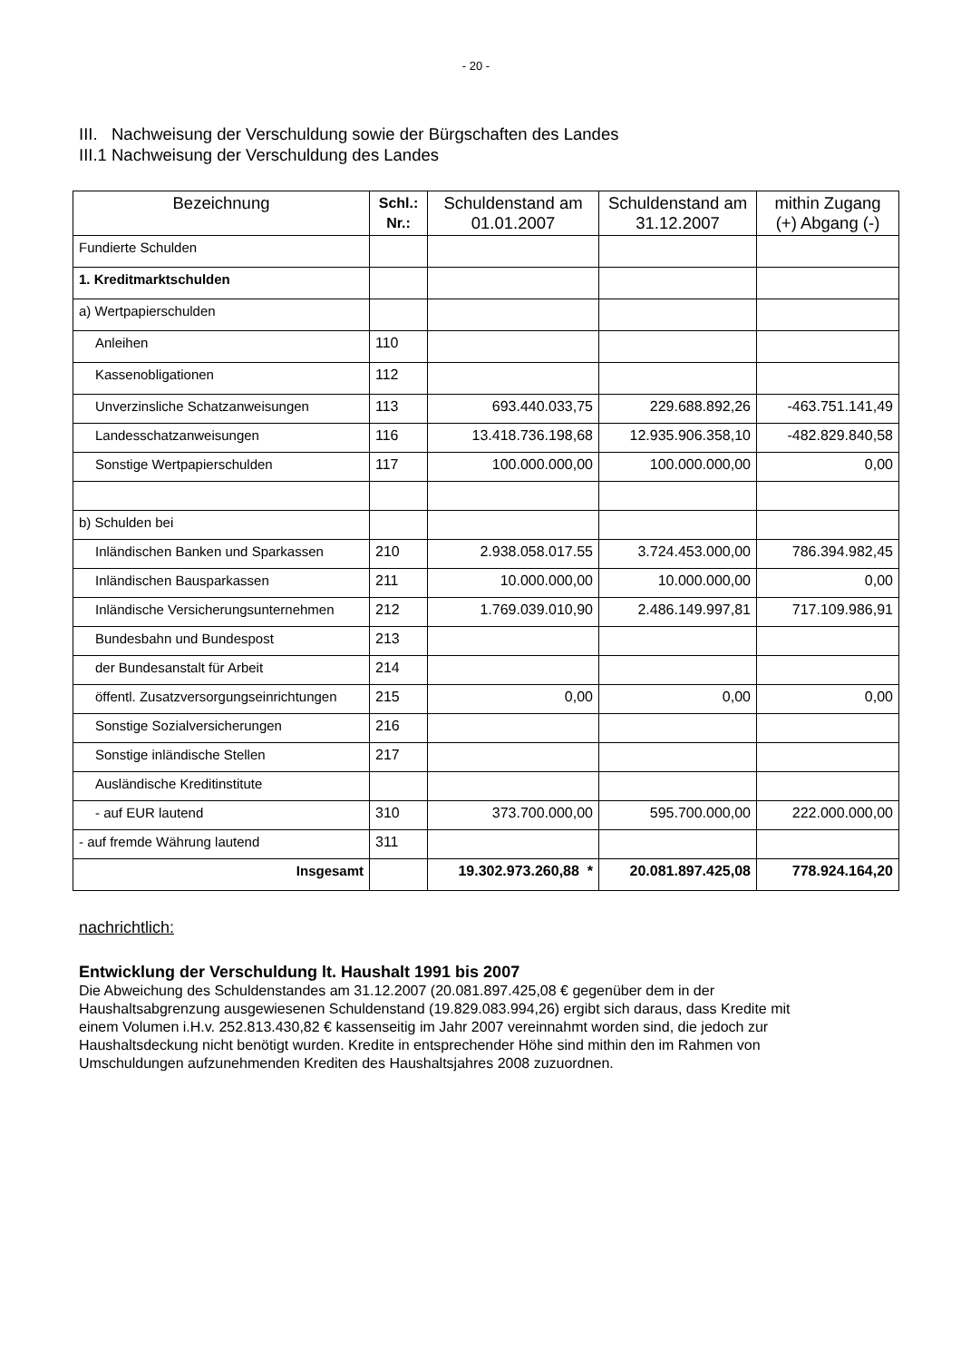- 20 -
III. Nachweisung der Verschuldung sowie der Bürgschaften des Landes
III.1 Nachweisung der Verschuldung des Landes
| Bezeichnung | Schl.: Nr.: | Schuldenstand am 01.01.2007 | Schuldenstand am 31.12.2007 | mithin Zugang (+) Abgang (-) |
| --- | --- | --- | --- | --- |
| Fundierte Schulden | | | | |
| 1. Kreditmarktschulden | | | | |
| a) Wertpapierschulden | | | | |
| Anleihen | 110 | | | |
| Kassenobligationen | 112 | | | |
| Unverzinsliche Schatzanweisungen | 113 | 693.440.033,75 | 229.688.892,26 | -463.751.141,49 |
| Landesschatzanweisungen | 116 | 13.418.736.198,68 | 12.935.906.358,10 | -482.829.840,58 |
| Sonstige Wertpapierschulden | 117 | 100.000.000,00 | 100.000.000,00 | 0,00 |
| b) Schulden bei | | | | |
| Inländischen Banken und Sparkassen | 210 | 2.938.058.017.55 | 3.724.453.000,00 | 786.394.982,45 |
| Inländischen Bausparkassen | 211 | 10.000.000,00 | 10.000.000,00 | 0,00 |
| Inländische Versicherungsunternehmen | 212 | 1.769.039.010,90 | 2.486.149.997,81 | 717.109.986,91 |
| Bundesbahn und Bundespost | 213 | | | |
| der Bundesanstalt für Arbeit | 214 | | | |
| öffentl. Zusatzversorgungseinrichtungen | 215 | 0,00 | 0,00 | 0,00 |
| Sonstige Sozialversicherungen | 216 | | | |
| Sonstige inländische Stellen | 217 | | | |
| Ausländische Kreditinstitute | | | | |
| - auf EUR lautend | 310 | 373.700.000,00 | 595.700.000,00 | 222.000.000,00 |
| - auf fremde Währung lautend | 311 | | | |
| Insgesamt | | 19.302.973.260,88 * | 20.081.897.425,08 | 778.924.164,20 |
nachrichtlich:
Entwicklung der Verschuldung lt. Haushalt 1991 bis 2007
Die Abweichung des Schuldenstandes am 31.12.2007 (20.081.897.425,08 € gegenüber dem in der Haushaltsabgrenzung ausgewiesenen Schuldenstand (19.829.083.994,26) ergibt sich daraus, dass Kredite mit einem Volumen i.H.v. 252.813.430,82 € kassenseitig im Jahr 2007 vereinnahmt worden sind, die jedoch zur Haushaltsdeckung nicht benötigt wurden. Kredite in entsprechender Höhe sind mithin den im Rahmen von Umschuldungen aufzunehmenden Krediten des Haushaltsjahres 2008 zuzuordnen.